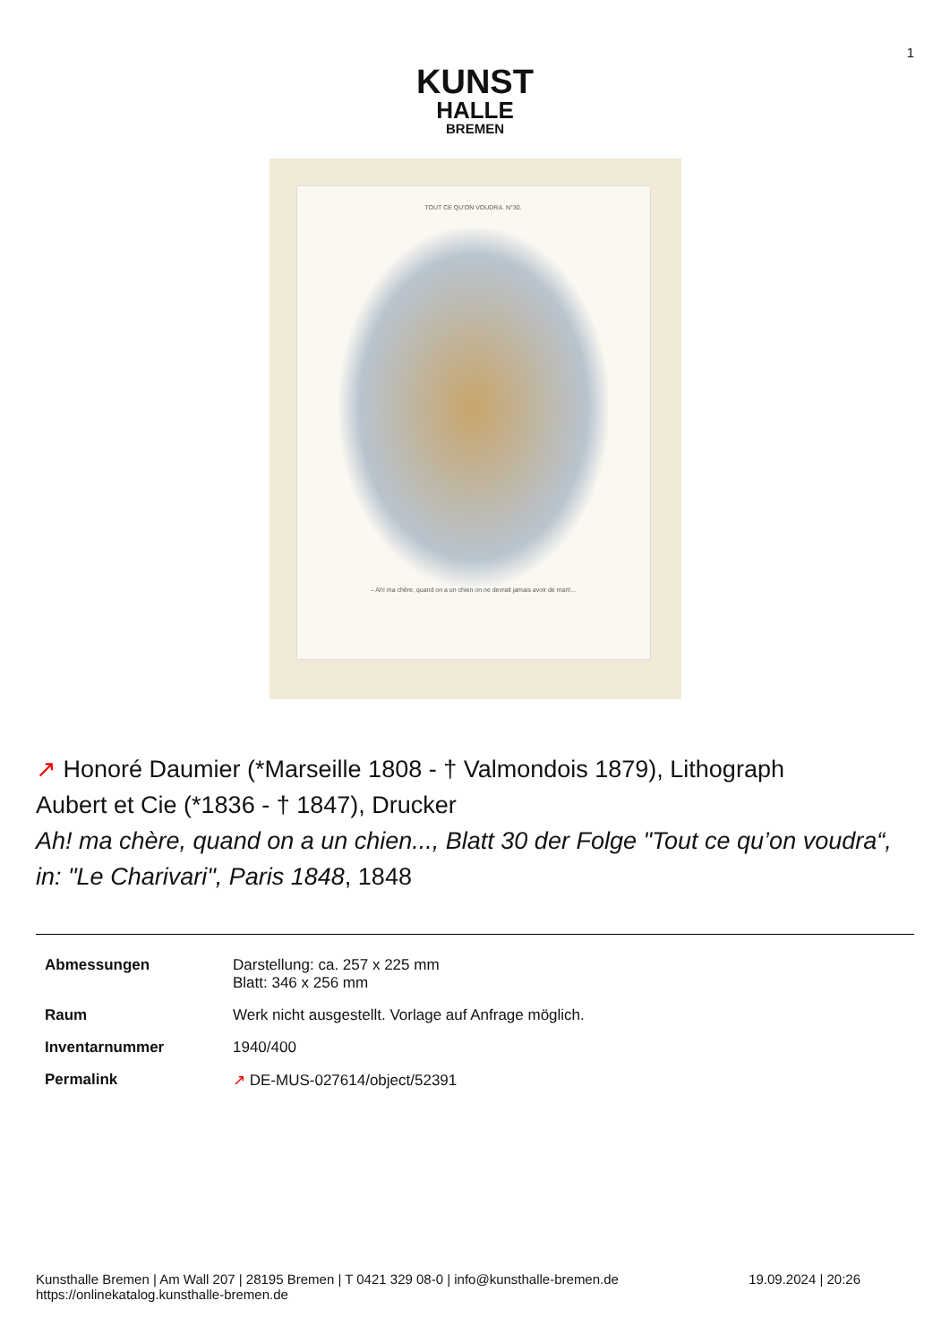1
KUNST
HALLE
BREMEN
TOUT CE QU'ON VOUDRA. N°30.
– Ah! ma chère, quand on a un chien on ne devrait jamais avoir de mari!...
↗ Honoré Daumier (*Marseille 1808 - † Valmondois 1879), Lithograph
Aubert et Cie (*1836 - † 1847), Drucker
Ah! ma chère, quand on a un chien..., Blatt 30 der Folge "Tout ce qu’on voudra“, in: "Le Charivari", Paris 1848, 1848
| Abmessungen | Darstellung: ca. 257 x 225 mm Blatt: 346 x 256 mm |
| Raum | Werk nicht ausgestellt. Vorlage auf Anfrage möglich. |
| Inventarnummer | 1940/400 |
| Permalink | ↗ DE-MUS-027614/object/52391 |
Kunsthalle Bremen | Am Wall 207 | 28195 Bremen | T 0421 329 08-0 | info@kunsthalle-bremen.de
https://onlinekatalog.kunsthalle-bremen.de
19.09.2024 | 20:26